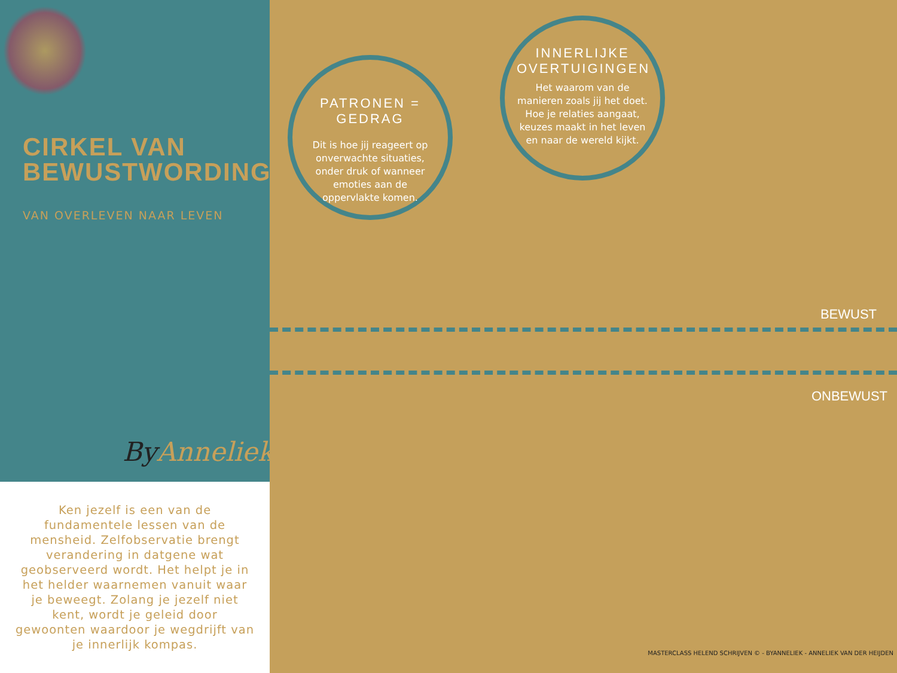CIRKEL VAN
BEWUSTWORDING©
VAN OVERLEVEN NAAR LEVEN
ByAnneliek.
Ken jezelf is een van de fundamentele lessen van de mensheid. Zelfobservatie brengt verandering in datgene wat geobserveerd wordt. Het helpt je in het helder waarnemen vanuit waar je beweegt. Zolang je jezelf niet kent, wordt je geleid door gewoonten waardoor je wegdrijft van je innerlijk kompas.
PATRONEN = GEDRAG
Dit is hoe jij reageert op onverwachte situaties, onder druk of wanneer emoties aan de oppervlakte komen.
INNERLIJKE OVERTUIGINGEN
Het waarom van de manieren zoals jij het doet. Hoe je relaties aangaat, keuzes maakt in het leven en naar de wereld kijkt.
BEWUST
ONBEWUST
MASTERCLASS HELEND SCHRIJVEN © - BYANNELIEK - ANNELIEK VAN DER HEIJDEN